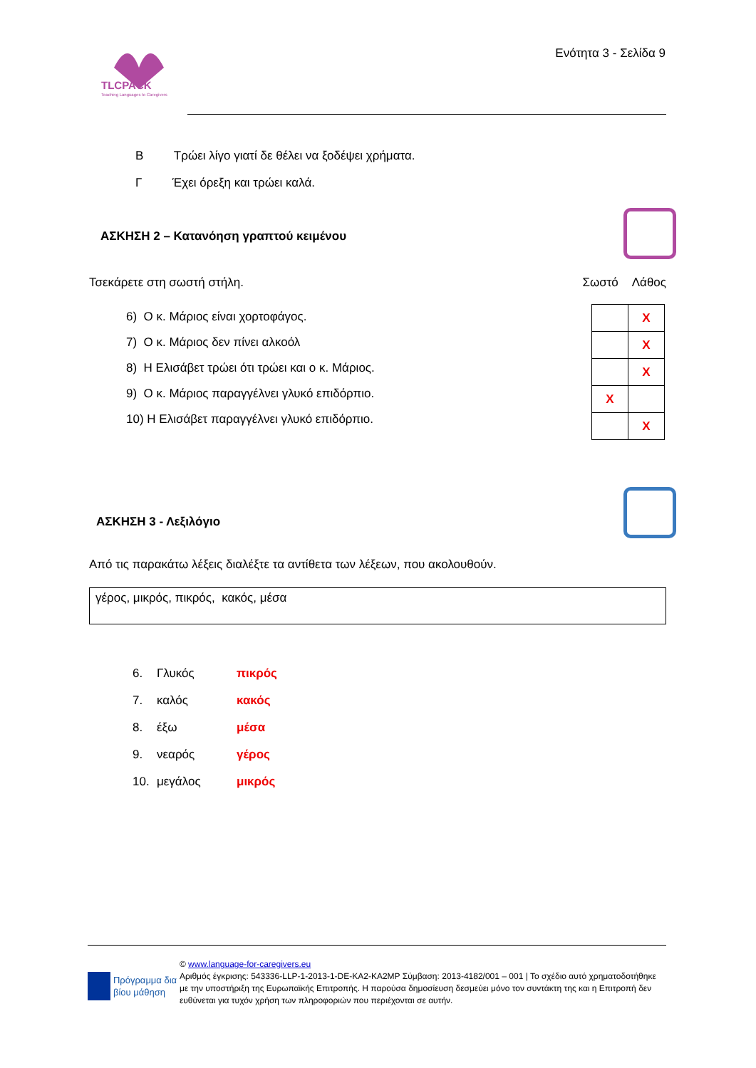TLCPACK
Teaching Languages to Caregivers
Ενότητα 3 - Σελίδα 9
Β Τρώει λίγο γιατί δε θέλει να ξοδέψει χρήματα.
Γ Έχει όρεξη και τρώει καλά.
ΑΣΚΗΣΗ 2 – Κατανόηση γραπτού κειμένου
Τσεκάρετε στη σωστή στήλη. Σωστό Λάθος
6) Ο κ. Μάριος είναι χορτοφάγος.
7) Ο κ. Μάριος δεν πίνει αλκοόλ
8) Η Ελισάβετ τρώει ότι τρώει και ο κ. Μάριος.
9) Ο κ. Μάριος παραγγέλνει γλυκό επιδόρπιο.
10) Η Ελισάβετ παραγγέλνει γλυκό επιδόρπιο.
| | X |
| | X |
| | X |
| X | |
| | X |
ΑΣΚΗΣΗ 3 - Λεξιλόγιο
Από τις παρακάτω λέξεις διαλέξτε τα αντίθετα των λέξεων, που ακολουθούν.
γέρος, μικρός, πικρός, κακός, μέσα
| 6. | Γλυκός | πικρός |
| 7. | καλός | κακός |
| 8. | έξω | μέσα |
| 9. | νεαρός | γέρος |
| 10. | μεγάλος | μικρός |
Πρόγραμμα δια βίου μάθηση
© www.language-for-caregivers.eu
Αριθμός έγκρισης: 543336-LLP-1-2013-1-DE-KA2-KA2MP Σύμβαση: 2013-4182/001 – 001 | Το σχέδιο αυτό χρηματοδοτήθηκε με την υποστήριξη της Ευρωπαϊκής Επιτροπής. Η παρούσα δημοσίευση δεσμεύει μόνο τον συντάκτη της και η Επιτροπή δεν ευθύνεται για τυχόν χρήση των πληροφοριών που περιέχονται σε αυτήν.